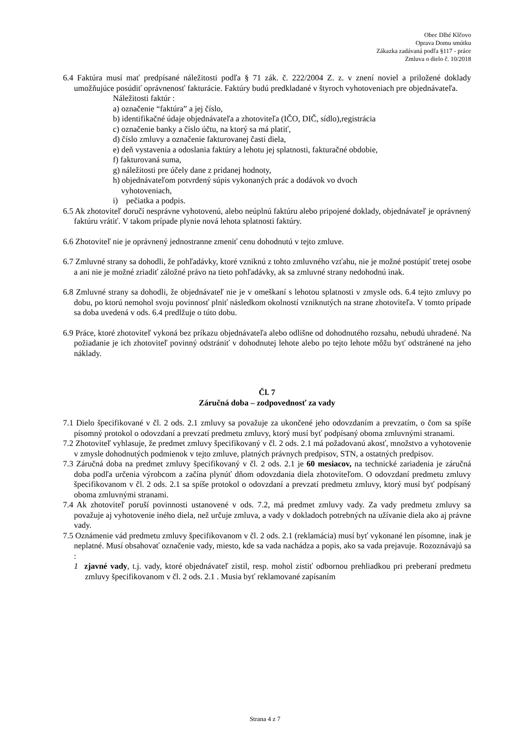Obec Dlhé Klčovo
Oprava Domu smútku
Zákazka zadávaná podľa §117 - práce
Zmluva o dielo č. 10/2018
6.4 Faktúra musí mať predpísané náležitosti podľa § 71 zák. č. 222/2004 Z. z. v znení noviel a priložené doklady umožňujúce posúdiť oprávnenosť fakturácie. Faktúry budú predkladané v štyroch vyhotoveniach pre objednávateľa.
Náležitosti faktúr :
a) označenie “faktúra” a jej číslo,
b) identifikačné údaje objednávateľa a zhotoviteľa (IČO, DIČ, sídlo),registrácia
c) označenie banky a číslo účtu, na ktorý sa má platiť,
d) číslo zmluvy a označenie fakturovanej časti diela,
e) deň vystavenia a odoslania faktúry a lehotu jej splatnosti, fakturačné obdobie,
f) fakturovaná suma,
g) náležitosti pre účely dane z pridanej hodnoty,
h) objednávateľom potvrdený súpis vykonaných prác a dodávok vo dvoch
vyhotoveniach,
i) pečiatka a podpis.
6.5 Ak zhotoviteľ doručí nesprávne vyhotovenú, alebo neúplnú faktúru alebo pripojené doklady, objednávateľ je oprávnený faktúru vrátiť. V takom prípade plynie nová lehota splatnosti faktúry.
6.6 Zhotoviteľ nie je oprávnený jednostranne zmeniť cenu dohodnutú v tejto zmluve.
6.7 Zmluvné strany sa dohodli, že pohľadávky, ktoré vzniknú z tohto zmluvného vzťahu, nie je možné postúpiť tretej osobe a ani nie je možné zriadiť záložné právo na tieto pohľadávky, ak sa zmluvné strany nedohodnú inak.
6.8 Zmluvné strany sa dohodli, že objednávateľ nie je v omeškaní s lehotou splatnosti v zmysle ods. 6.4 tejto zmluvy po dobu, po ktorú nemohol svoju povinnosť plniť následkom okolností vzniknutých na strane zhotoviteľa. V tomto prípade sa doba uvedená v ods. 6.4 predlžuje o túto dobu.
6.9 Práce, ktoré zhotoviteľ vykoná bez príkazu objednávateľa alebo odlišne od dohodnutého rozsahu, nebudú uhradené. Na požiadanie je ich zhotoviteľ povinný odstrániť v dohodnutej lehote alebo po tejto lehote môžu byť odstránené na jeho náklady.
Čl. 7
Záručná doba – zodpovednosť za vady
7.1 Dielo špecifikované v čl. 2 ods. 2.1 zmluvy sa považuje za ukončené jeho odovzdaním a prevzatím, o čom sa spíše písomný protokol o odovzdaní a prevzatí predmetu zmluvy, ktorý musí byť podpísaný oboma zmluvnými stranami.
7.2 Zhotoviteľ vyhlasuje, že predmet zmluvy špecifikovaný v čl. 2 ods. 2.1 má požadovanú akosť, množstvo a vyhotovenie v zmysle dohodnutých podmienok v tejto zmluve, platných právnych predpisov, STN, a ostatných predpisov.
7.3 Záručná doba na predmet zmluvy špecifikovaný v čl. 2 ods. 2.1 je 60 mesiacov, na technické zariadenia je záručná doba podľa určenia výrobcom a začína plynúť dňom odovzdania diela zhotoviteľom. O odovzdaní predmetu zmluvy špecifikovanom v čl. 2 ods. 2.1 sa spíše protokol o odovzdaní a prevzatí predmetu zmluvy, ktorý musí byť podpísaný oboma zmluvnými stranami.
7.4 Ak zhotoviteľ poruší povinnosti ustanovené v ods. 7.2, má predmet zmluvy vady. Za vady predmetu zmluvy sa považuje aj vyhotovenie iného diela, než určuje zmluva, a vady v dokladoch potrebných na užívanie diela ako aj právne vady.
7.5 Oznámenie vád predmetu zmluvy špecifikovanom v čl. 2 ods. 2.1 (reklamácia) musí byť vykonané len písomne, inak je neplatné. Musí obsahovať označenie vady, miesto, kde sa vada nachádza a popis, ako sa vada prejavuje. Rozoznávajú sa :
1 zjavné vady, t.j. vady, ktoré objednávateľ zistil, resp. mohol zistiť odbornou prehliadkou pri preberaní predmetu zmluvy špecifikovanom v čl. 2 ods. 2.1 . Musia byť reklamované zapísaním
Strana 4 z 7